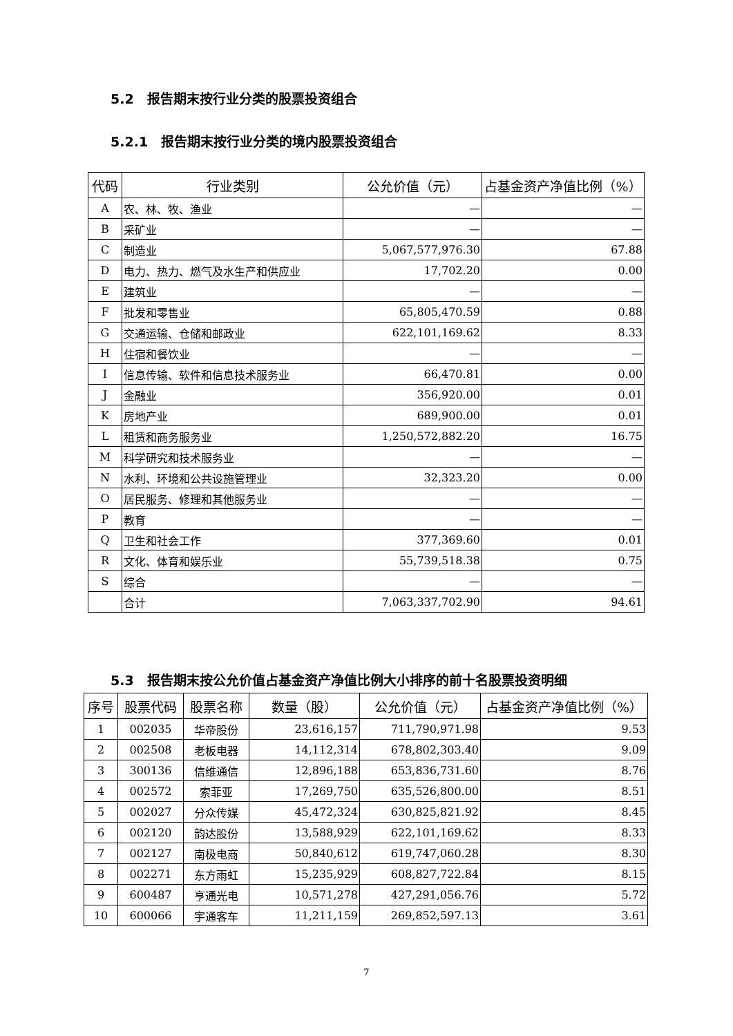5.2　报告期末按行业分类的股票投资组合
5.2.1　报告期末按行业分类的境内股票投资组合
| 代码 | 行业类别 | 公允价值（元） | 占基金资产净值比例（%） |
| --- | --- | --- | --- |
| A | 农、林、牧、渔业 | — | — |
| B | 采矿业 | — | — |
| C | 制造业 | 5,067,577,976.30 | 67.88 |
| D | 电力、热力、燃气及水生产和供应业 | 17,702.20 | 0.00 |
| E | 建筑业 | — | — |
| F | 批发和零售业 | 65,805,470.59 | 0.88 |
| G | 交通运输、仓储和邮政业 | 622,101,169.62 | 8.33 |
| H | 住宿和餐饮业 | — | — |
| I | 信息传输、软件和信息技术服务业 | 66,470.81 | 0.00 |
| J | 金融业 | 356,920.00 | 0.01 |
| K | 房地产业 | 689,900.00 | 0.01 |
| L | 租赁和商务服务业 | 1,250,572,882.20 | 16.75 |
| M | 科学研究和技术服务业 | — | — |
| N | 水利、环境和公共设施管理业 | 32,323.20 | 0.00 |
| O | 居民服务、修理和其他服务业 | — | — |
| P | 教育 | — | — |
| Q | 卫生和社会工作 | 377,369.60 | 0.01 |
| R | 文化、体育和娱乐业 | 55,739,518.38 | 0.75 |
| S | 综合 | — | — |
| | 合计 | 7,063,337,702.90 | 94.61 |
5.3　报告期末按公允价值占基金资产净值比例大小排序的前十名股票投资明细
| 序号 | 股票代码 | 股票名称 | 数量（股） | 公允价值（元） | 占基金资产净值比例（%） |
| --- | --- | --- | --- | --- | --- |
| 1 | 002035 | 华帝股份 | 23,616,157 | 711,790,971.98 | 9.53 |
| 2 | 002508 | 老板电器 | 14,112,314 | 678,802,303.40 | 9.09 |
| 3 | 300136 | 信维通信 | 12,896,188 | 653,836,731.60 | 8.76 |
| 4 | 002572 | 索菲亚 | 17,269,750 | 635,526,800.00 | 8.51 |
| 5 | 002027 | 分众传媒 | 45,472,324 | 630,825,821.92 | 8.45 |
| 6 | 002120 | 韵达股份 | 13,588,929 | 622,101,169.62 | 8.33 |
| 7 | 002127 | 南极电商 | 50,840,612 | 619,747,060.28 | 8.30 |
| 8 | 002271 | 东方雨虹 | 15,235,929 | 608,827,722.84 | 8.15 |
| 9 | 600487 | 亨通光电 | 10,571,278 | 427,291,056.76 | 5.72 |
| 10 | 600066 | 宇通客车 | 11,211,159 | 269,852,597.13 | 3.61 |
7